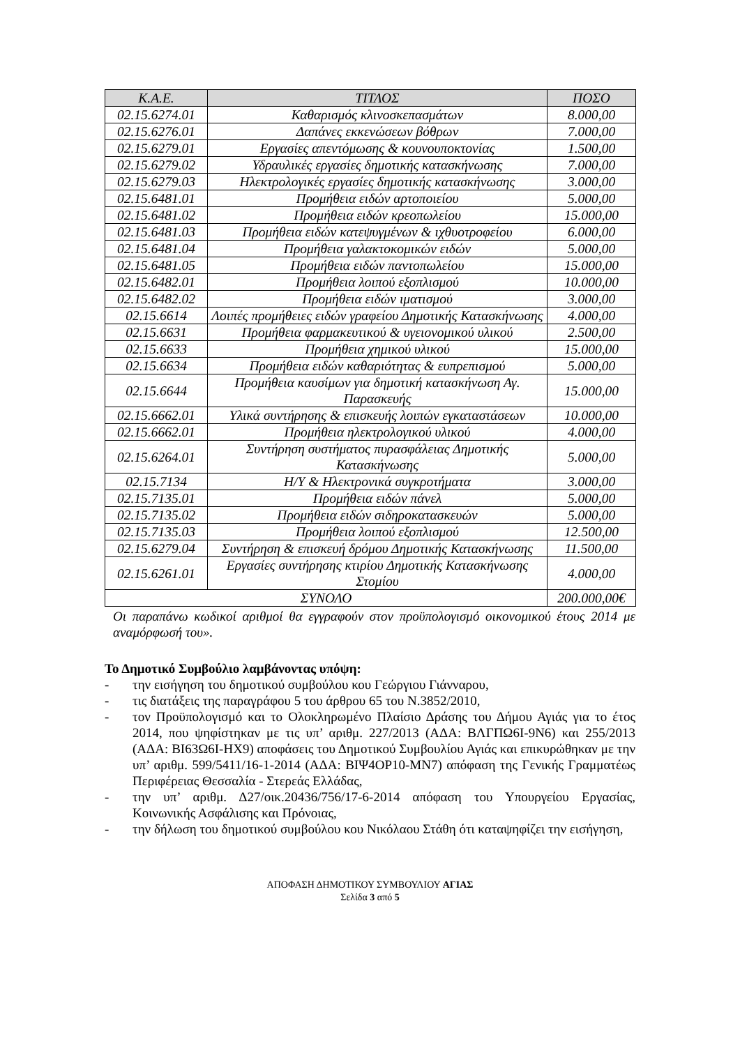| Κ.Α.Ε. | ΤΙΤΛΟΣ | ΠΟΣΟ |
| --- | --- | --- |
| 02.15.6274.01 | Καθαρισμός κλινοσκεπασμάτων | 8.000,00 |
| 02.15.6276.01 | Δαπάνες εκκενώσεων βόθρων | 7.000,00 |
| 02.15.6279.01 | Εργασίες απεντόμωσης & κουνουποκτονίας | 1.500,00 |
| 02.15.6279.02 | Υδραυλικές εργασίες δημοτικής κατασκήνωσης | 7.000,00 |
| 02.15.6279.03 | Ηλεκτρολογικές εργασίες δημοτικής κατασκήνωσης | 3.000,00 |
| 02.15.6481.01 | Προμήθεια ειδών αρτοποιείου | 5.000,00 |
| 02.15.6481.02 | Προμήθεια ειδών κρεοπωλείου | 15.000,00 |
| 02.15.6481.03 | Προμήθεια ειδών κατεψυγμένων & ιχθυοτροφείου | 6.000,00 |
| 02.15.6481.04 | Προμήθεια γαλακτοκομικών ειδών | 5.000,00 |
| 02.15.6481.05 | Προμήθεια ειδών παντοπωλείου | 15.000,00 |
| 02.15.6482.01 | Προμήθεια λοιπού εξοπλισμού | 10.000,00 |
| 02.15.6482.02 | Προμήθεια ειδών ιματισμού | 3.000,00 |
| 02.15.6614 | Λοιπές προμήθειες ειδών γραφείου Δημοτικής Κατασκήνωσης | 4.000,00 |
| 02.15.6631 | Προμήθεια φαρμακευτικού & υγειονομικού υλικού | 2.500,00 |
| 02.15.6633 | Προμήθεια χημικού υλικού | 15.000,00 |
| 02.15.6634 | Προμήθεια ειδών καθαριότητας & ευπρεπισμού | 5.000,00 |
| 02.15.6644 | Προμήθεια καυσίμων για δημοτική κατασκήνωση Αγ. Παρασκευής | 15.000,00 |
| 02.15.6662.01 | Υλικά συντήρησης & επισκευής λοιπών εγκαταστάσεων | 10.000,00 |
| 02.15.6662.01 | Προμήθεια ηλεκτρολογικού υλικού | 4.000,00 |
| 02.15.6264.01 | Συντήρηση συστήματος πυρασφάλειας Δημοτικής Κατασκήνωσης | 5.000,00 |
| 02.15.7134 | Η/Υ & Ηλεκτρονικά συγκροτήματα | 3.000,00 |
| 02.15.7135.01 | Προμήθεια ειδών πάνελ | 5.000,00 |
| 02.15.7135.02 | Προμήθεια ειδών σιδηροκατασκευών | 5.000,00 |
| 02.15.7135.03 | Προμήθεια λοιπού εξοπλισμού | 12.500,00 |
| 02.15.6279.04 | Συντήρηση & επισκευή δρόμου Δημοτικής Κατασκήνωσης | 11.500,00 |
| 02.15.6261.01 | Εργασίες συντήρησης κτιρίου Δημοτικής Κατασκήνωσης Στομίου | 4.000,00 |
| ΣΥΝΟΛΟ | | 200.000,00€ |
Οι παραπάνω κωδικοί αριθμοί θα εγγραφούν στον προϋπολογισμό οικονομικού έτους 2014 με αναμόρφωσή του».
Το Δημοτικό Συμβούλιο λαμβάνοντας υπόψη:
- την εισήγηση του δημοτικού συμβούλου κου Γεώργιου Γιάνναρου,
- τις διατάξεις της παραγράφου 5 του άρθρου 65 του Ν.3852/2010,
- τον Προϋπολογισμό και το Ολοκληρωμένο Πλαίσιο Δράσης του Δήμου Αγιάς για το έτος 2014, που ψηφίστηκαν με τις υπ’ αριθμ. 227/2013 (ΑΔΑ: ΒΛΓΠΩ6Ι-9Ν6) και 255/2013 (ΑΔΑ: ΒΙ63Ω6Ι-ΗΧ9) αποφάσεις του Δημοτικού Συμβουλίου Αγιάς και επικυρώθηκαν με την υπ’ αριθμ. 599/5411/16-1-2014 (ΑΔΑ: ΒΙΨ4ΟΡ10-ΜΝ7) απόφαση της Γενικής Γραμματέως Περιφέρειας Θεσσαλία - Στερεάς Ελλάδας,
- την υπ’ αριθμ. Δ27/οικ.20436/756/17-6-2014 απόφαση του Υπουργείου Εργασίας, Κοινωνικής Ασφάλισης και Πρόνοιας,
- την δήλωση του δημοτικού συμβούλου κου Νικόλαου Στάθη ότι καταψηφίζει την εισήγηση,
ΑΠΟΦΑΣΗ ΔΗΜΟΤΙΚΟΥ ΣΥΜΒΟΥΛΙΟΥ ΑΓΙΑΣ
Σελίδα 3 από 5